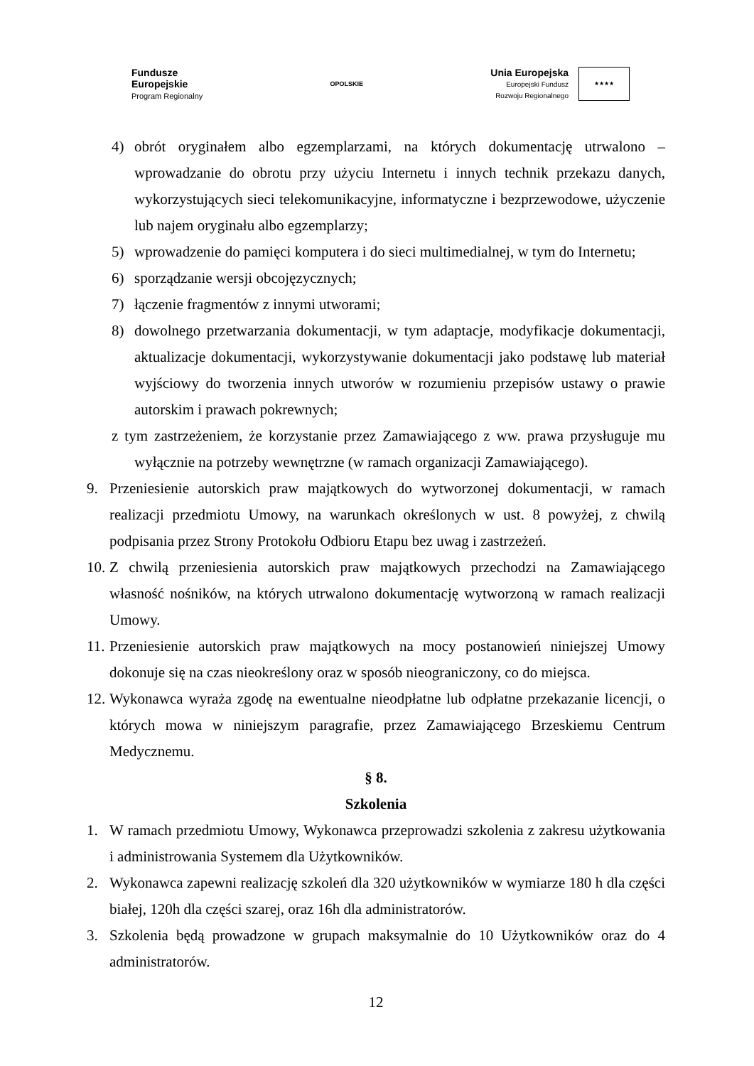Fundusze
Europejskie
Program Regionalny
OPOLSKIE
Unia Europejska
Europejski Fundusz
Rozwoju Regionalnego
★★★★
4) obrót oryginałem albo egzemplarzami, na których dokumentację utrwalono – wprowadzanie do obrotu przy użyciu Internetu i innych technik przekazu danych, wykorzystujących sieci telekomunikacyjne, informatyczne i bezprzewodowe, użyczenie lub najem oryginału albo egzemplarzy;
5) wprowadzenie do pamięci komputera i do sieci multimedialnej, w tym do Internetu;
6) sporządzanie wersji obcojęzycznych;
7) łączenie fragmentów z innymi utworami;
8) dowolnego przetwarzania dokumentacji, w tym adaptacje, modyfikacje dokumentacji, aktualizacje dokumentacji, wykorzystywanie dokumentacji jako podstawę lub materiał wyjściowy do tworzenia innych utworów w rozumieniu przepisów ustawy o prawie autorskim i prawach pokrewnych;
z tym zastrzeżeniem, że korzystanie przez Zamawiającego z ww. prawa przysługuje mu wyłącznie na potrzeby wewnętrzne (w ramach organizacji Zamawiającego).
9. Przeniesienie autorskich praw majątkowych do wytworzonej dokumentacji, w ramach realizacji przedmiotu Umowy, na warunkach określonych w ust. 8 powyżej, z chwilą podpisania przez Strony Protokołu Odbioru Etapu bez uwag i zastrzeżeń.
10. Z chwilą przeniesienia autorskich praw majątkowych przechodzi na Zamawiającego własność nośników, na których utrwalono dokumentację wytworzoną w ramach realizacji Umowy.
11. Przeniesienie autorskich praw majątkowych na mocy postanowień niniejszej Umowy dokonuje się na czas nieokreślony oraz w sposób nieograniczony, co do miejsca.
12. Wykonawca wyraża zgodę na ewentualne nieodpłatne lub odpłatne przekazanie licencji, o których mowa w niniejszym paragrafie, przez Zamawiającego Brzeskiemu Centrum Medycznemu.
§ 8.
Szkolenia
1. W ramach przedmiotu Umowy, Wykonawca przeprowadzi szkolenia z zakresu użytkowania i administrowania Systemem dla Użytkowników.
2. Wykonawca zapewni realizację szkoleń dla 320 użytkowników w wymiarze 180 h dla części białej, 120h dla części szarej, oraz 16h dla administratorów.
3. Szkolenia będą prowadzone w grupach maksymalnie do 10 Użytkowników oraz do 4 administratorów.
12